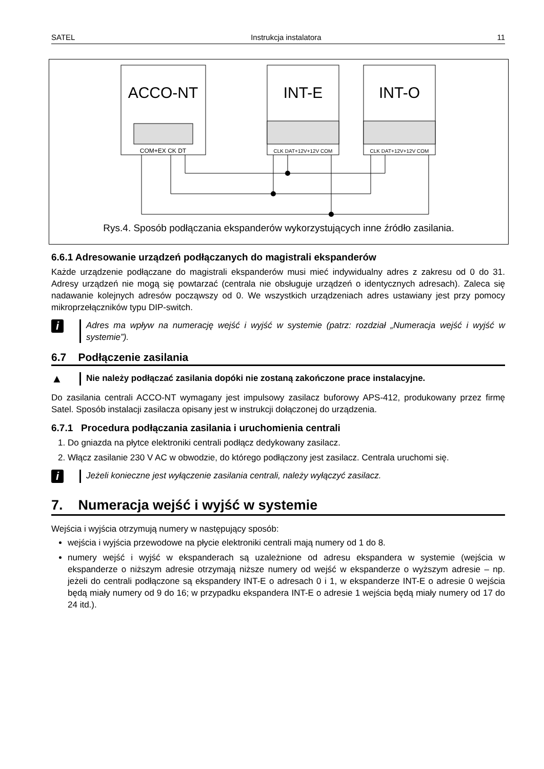SATEL Instrukcja instalatora 11
ACCO-NT
COM+EX CK DT
INT-E
CLK DAT+12V+12V COM
INT-O
CLK DAT+12V+12V COM
Rys.4. Sposób podłączania ekspanderów wykorzystujących inne źródło zasilania.
6.6.1 Adresowanie urządzeń podłączanych do magistrali ekspanderów
Każde urządzenie podłączane do magistrali ekspanderów musi mieć indywidualny adres z zakresu od 0 do 31. Adresy urządzeń nie mogą się powtarzać (centrala nie obsługuje urządzeń o identycznych adresach). Zaleca się nadawanie kolejnych adresów począwszy od 0. We wszystkich urządzeniach adres ustawiany jest przy pomocy mikroprzełączników typu DIP-switch.
i
Adres ma wpływ na numerację wejść i wyjść w systemie (patrz: rozdział „Numeracja wejść i wyjść w systemie”).
6.7 Podłączenie zasilania
▲
Nie należy podłączać zasilania dopóki nie zostaną zakończone prace instalacyjne.
Do zasilania centrali ACCO-NT wymagany jest impulsowy zasilacz buforowy APS-412, produkowany przez firmę Satel. Sposób instalacji zasilacza opisany jest w instrukcji dołączonej do urządzenia.
6.7.1 Procedura podłączania zasilania i uruchomienia centrali
1. Do gniazda na płytce elektroniki centrali podłącz dedykowany zasilacz.
2. Włącz zasilanie 230 V AC w obwodzie, do którego podłączony jest zasilacz. Centrala uruchomi się.
i
Jeżeli konieczne jest wyłączenie zasilania centrali, należy wyłączyć zasilacz.
7. Numeracja wejść i wyjść w systemie
Wejścia i wyjścia otrzymują numery w następujący sposób:
wejścia i wyjścia przewodowe na płycie elektroniki centrali mają numery od 1 do 8.
numery wejść i wyjść w ekspanderach są uzależnione od adresu ekspandera w systemie (wejścia w ekspanderze o niższym adresie otrzymają niższe numery od wejść w ekspanderze o wyższym adresie – np. jeżeli do centrali podłączone są ekspandery INT-E o adresach 0 i 1, w ekspanderze INT-E o adresie 0 wejścia będą miały numery od 9 do 16; w przypadku ekspandera INT-E o adresie 1 wejścia będą miały numery od 17 do 24 itd.).